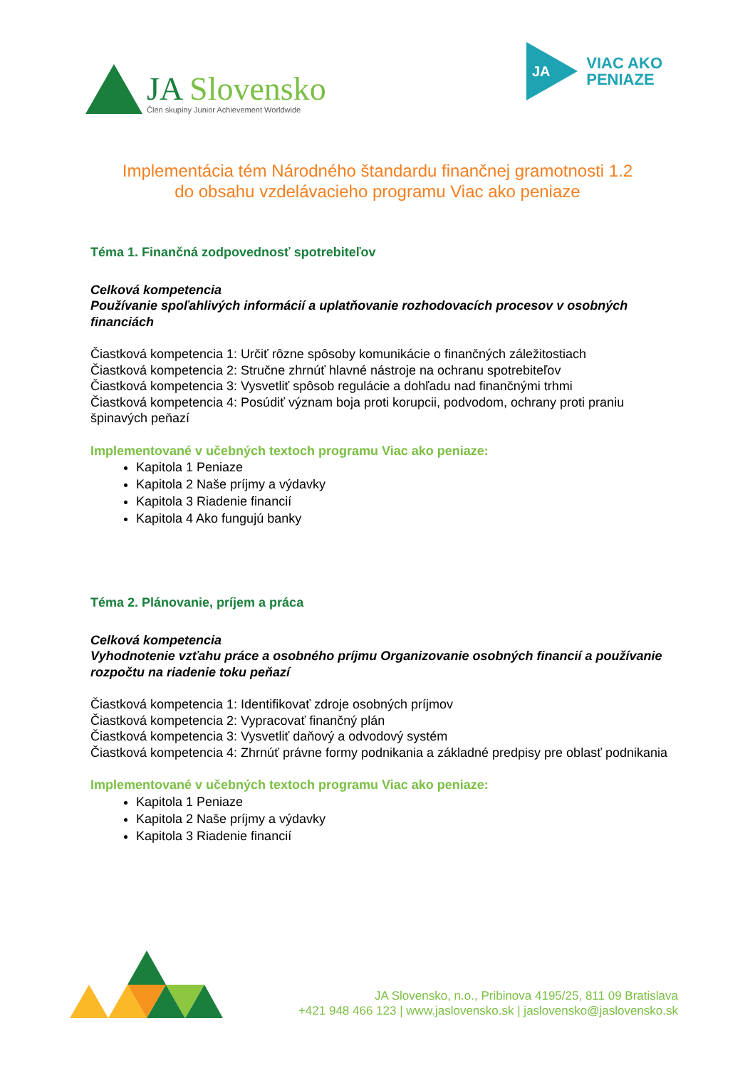JA Slovensko
Člen skupiny Junior Achievement Worldwide
JA
VIAC AKO
PENIAZE
Implementácia tém Národného štandardu finančnej gramotnosti 1.2
do obsahu vzdelávacieho programu Viac ako peniaze
Téma 1. Finančná zodpovednosť spotrebiteľov
Celková kompetencia
Používanie spoľahlivých informácií a uplatňovanie rozhodovacích procesov v osobných financiách
Čiastková kompetencia 1: Určiť rôzne spôsoby komunikácie o finančných záležitostiach
Čiastková kompetencia 2: Stručne zhrnúť hlavné nástroje na ochranu spotrebiteľov
Čiastková kompetencia 3: Vysvetliť spôsob regulácie a dohľadu nad finančnými trhmi
Čiastková kompetencia 4: Posúdiť význam boja proti korupcii, podvodom, ochrany proti praniu špinavých peňazí
Implementované v učebných textoch programu Viac ako peniaze:
Kapitola 1 Peniaze
Kapitola 2 Naše príjmy a výdavky
Kapitola 3 Riadenie financií
Kapitola 4 Ako fungujú banky
Téma 2. Plánovanie, príjem a práca
Celková kompetencia
Vyhodnotenie vzťahu práce a osobného príjmu Organizovanie osobných financií a používanie rozpočtu na riadenie toku peňazí
Čiastková kompetencia 1: Identifikovať zdroje osobných príjmov
Čiastková kompetencia 2: Vypracovať finančný plán
Čiastková kompetencia 3: Vysvetliť daňový a odvodový systém
Čiastková kompetencia 4: Zhrnúť právne formy podnikania a základné predpisy pre oblasť podnikania
Implementované v učebných textoch programu Viac ako peniaze:
Kapitola 1 Peniaze
Kapitola 2 Naše príjmy a výdavky
Kapitola 3 Riadenie financií
JA Slovensko, n.o., Pribinova 4195/25, 811 09 Bratislava
+421 948 466 123 | www.jaslovensko.sk | jaslovensko@jaslovensko.sk